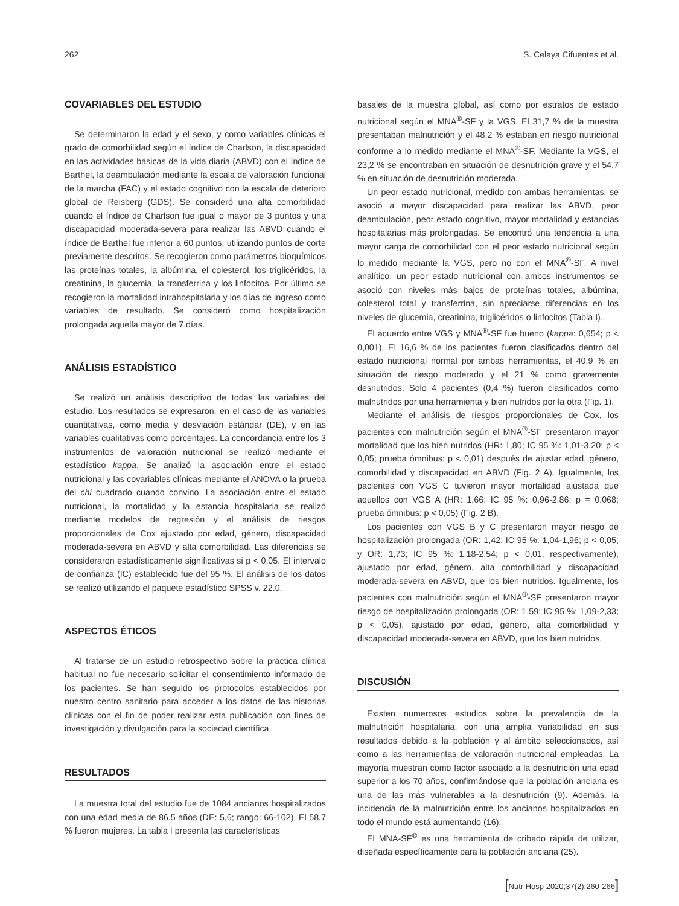262 S. Celaya Cifuentes et al.
COVARIABLES DEL ESTUDIO
Se determinaron la edad y el sexo, y como variables clínicas el grado de comorbilidad según el índice de Charlson, la discapacidad en las actividades básicas de la vida diaria (ABVD) con el índice de Barthel, la deambulación mediante la escala de valoración funcional de la marcha (FAC) y el estado cognitivo con la escala de deterioro global de Reisberg (GDS). Se consideró una alta comorbilidad cuando el índice de Charlson fue igual o mayor de 3 puntos y una discapacidad moderada-severa para realizar las ABVD cuando el índice de Barthel fue inferior a 60 puntos, utilizando puntos de corte previamente descritos. Se recogieron como parámetros bioquímicos las proteínas totales, la albúmina, el colesterol, los triglicéridos, la creatinina, la glucemia, la transferrina y los linfocitos. Por último se recogieron la mortalidad intrahospitalaria y los días de ingreso como variables de resultado. Se consideró como hospitalización prolongada aquella mayor de 7 días.
ANÁLISIS ESTADÍSTICO
Se realizó un análisis descriptivo de todas las variables del estudio. Los resultados se expresaron, en el caso de las variables cuantitativas, como media y desviación estándar (DE), y en las variables cualitativas como porcentajes. La concordancia entre los 3 instrumentos de valoración nutricional se realizó mediante el estadístico kappa. Se analizó la asociación entre el estado nutricional y las covariables clínicas mediante el ANOVA o la prueba del chi cuadrado cuando convino. La asociación entre el estado nutricional, la mortalidad y la estancia hospitalaria se realizó mediante modelos de regresión y el análisis de riesgos proporcionales de Cox ajustado por edad, género, discapacidad moderada-severa en ABVD y alta comorbilidad. Las diferencias se consideraron estadísticamente significativas si p < 0,05. El intervalo de confianza (IC) establecido fue del 95 %. El análisis de los datos se realizó utilizando el paquete estadístico SPSS v. 22.0.
ASPECTOS ÉTICOS
Al tratarse de un estudio retrospectivo sobre la práctica clínica habitual no fue necesario solicitar el consentimiento informado de los pacientes. Se han seguido los protocolos establecidos por nuestro centro sanitario para acceder a los datos de las historias clínicas con el fin de poder realizar esta publicación con fines de investigación y divulgación para la sociedad científica.
RESULTADOS
La muestra total del estudio fue de 1084 ancianos hospitalizados con una edad media de 86,5 años (DE: 5,6; rango: 66-102). El 58,7 % fueron mujeres. La tabla I presenta las características
basales de la muestra global, así como por estratos de estado nutricional según el MNA<sup>®</sup>-SF y la VGS. El 31,7 % de la muestra presentaban malnutrición y el 48,2 % estaban en riesgo nutricional conforme a lo medido mediante el MNA<sup>®</sup>-SF. Mediante la VGS, el 23,2 % se encontraban en situación de desnutrición grave y el 54,7 % en situación de desnutrición moderada.
Un peor estado nutricional, medido con ambas herramientas, se asoció a mayor discapacidad para realizar las ABVD, peor deambulación, peor estado cognitivo, mayor mortalidad y estancias hospitalarias más prolongadas. Se encontró una tendencia a una mayor carga de comorbilidad con el peor estado nutricional según lo medido mediante la VGS, pero no con el MNA<sup>®</sup>-SF. A nivel analítico, un peor estado nutricional con ambos instrumentos se asoció con niveles más bajos de proteínas totales, albúmina, colesterol total y transferrina, sin apreciarse diferencias en los niveles de glucemia, creatinina, triglicéridos o linfocitos (Tabla I).
El acuerdo entre VGS y MNA<sup>®</sup>-SF fue bueno (kappa: 0,654; p < 0,001). El 16,6 % de los pacientes fueron clasificados dentro del estado nutricional normal por ambas herramientas, el 40,9 % en situación de riesgo moderado y el 21 % como gravemente desnutridos. Solo 4 pacientes (0,4 %) fueron clasificados como malnutridos por una herramienta y bien nutridos por la otra (Fig. 1).
Mediante el análisis de riesgos proporcionales de Cox, los pacientes con malnutrición según el MNA<sup>®</sup>-SF presentaron mayor mortalidad que los bien nutridos (HR: 1,80; IC 95 %: 1,01-3,20; p < 0,05; prueba ómnibus: p < 0,01) después de ajustar edad, género, comorbilidad y discapacidad en ABVD (Fig. 2 A). Igualmente, los pacientes con VGS C tuvieron mayor mortalidad ajustada que aquellos con VGS A (HR: 1,66; IC 95 %: 0,96-2,86; p = 0,068; prueba ómnibus: p < 0,05) (Fig. 2 B).
Los pacientes con VGS B y C presentaron mayor riesgo de hospitalización prolongada (OR: 1,42; IC 95 %: 1,04-1,96; p < 0,05; y OR: 1,73; IC 95 %: 1,18-2,54; p < 0,01, respectivamente), ajustado por edad, género, alta comorbilidad y discapacidad moderada-severa en ABVD, que los bien nutridos. Igualmente, los pacientes con malnutrición según el MNA<sup>®</sup>-SF presentaron mayor riesgo de hospitalización prolongada (OR: 1,59; IC 95 %: 1,09-2,33; p < 0,05), ajustado por edad, género, alta comorbilidad y discapacidad moderada-severa en ABVD, que los bien nutridos.
DISCUSIÓN
Existen numerosos estudios sobre la prevalencia de la malnutrición hospitalaria, con una amplia variabilidad en sus resultados debido a la población y al ámbito seleccionados, así como a las herramientas de valoración nutricional empleadas. La mayoría muestran como factor asociado a la desnutrición una edad superior a los 70 años, confirmándose que la población anciana es una de las más vulnerables a la desnutrición (9). Además, la incidencia de la malnutrición entre los ancianos hospitalizados en todo el mundo está aumentando (16).
El MNA-SF<sup>®</sup> es una herramienta de cribado rápida de utilizar, diseñada específicamente para la población anciana (25).
[Nutr Hosp 2020;37(2):260-266]